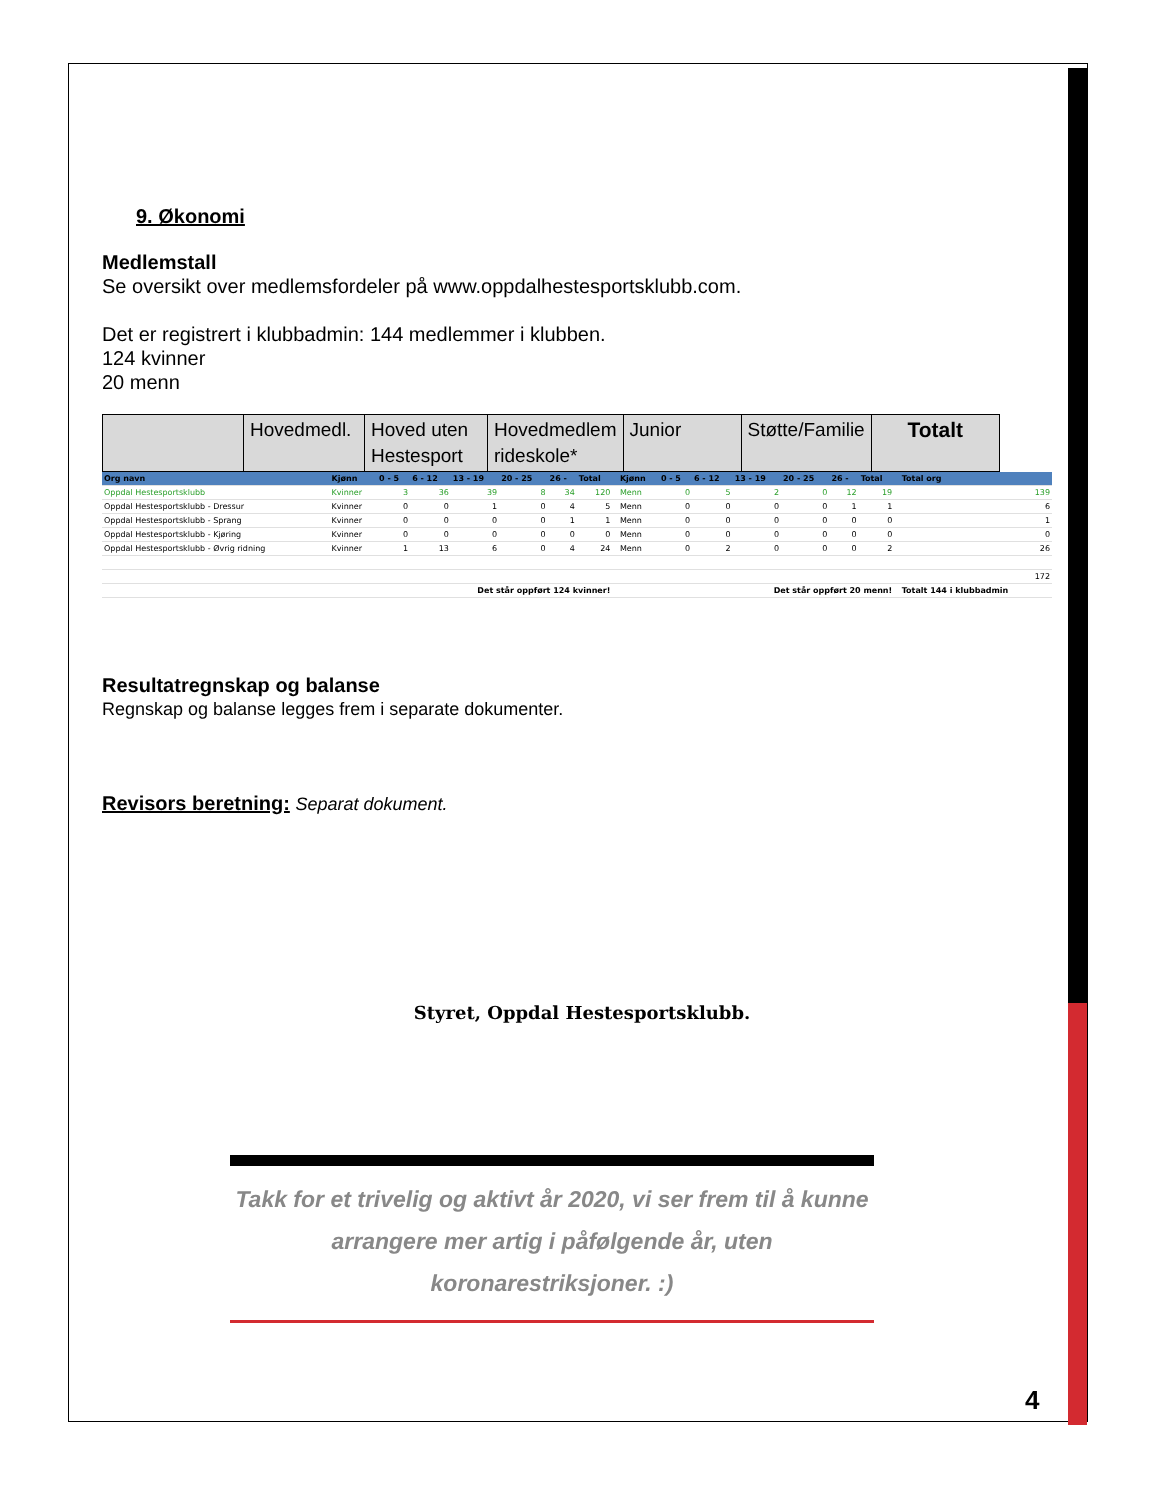9. Økonomi
Medlemstall
Se oversikt over medlemsfordeler på www.oppdalhestesportsklubb.com.
Det er registrert i klubbadmin: 144 medlemmer i klubben.
124 kvinner
20 menn
| | Hovedmedl. | Hoved uten Hestesport | Hovedmedlem rideskole* | Junior | Støtte/Familie | Totalt |
| Org navn | Kjønn | 0 - 5 | 6 - 12 | 13 - 19 | 20 - 25 | 26 - | Total | | Kjønn | 0 - 5 | 6 - 12 | 13 - 19 | 20 - 25 | 26 - | Total | | Total org |
| --- | --- | --- | --- | --- | --- | --- | --- | --- | --- | --- | --- | --- | --- | --- | --- | --- | --- |
| Oppdal Hestesportsklubb | Kvinner | 3 | 36 | 39 | 8 | 34 | 120 | | Menn | 0 | 5 | 2 | 0 | 12 | 19 | | 139 |
| Oppdal Hestesportsklubb - Dressur | Kvinner | 0 | 0 | 1 | 0 | 4 | 5 | | Menn | 0 | 0 | 0 | 0 | 1 | 1 | | 6 |
| Oppdal Hestesportsklubb - Sprang | Kvinner | 0 | 0 | 0 | 0 | 1 | 1 | | Menn | 0 | 0 | 0 | 0 | 0 | 0 | | 1 |
| Oppdal Hestesportsklubb - Kjøring | Kvinner | 0 | 0 | 0 | 0 | 0 | 0 | | Menn | 0 | 0 | 0 | 0 | 0 | 0 | | 0 |
| Oppdal Hestesportsklubb - Øvrig ridning | Kvinner | 1 | 13 | 6 | 0 | 4 | 24 | | Menn | 0 | 2 | 0 | 0 | 0 | 2 | | 26 |
| | | | | | | | | | | | | | | | | | 172 |
| Det står oppført 124 kvinner! | | | | | | | | Det står oppført 20 menn! | | | | | | | | | Totalt 144 i klubbadmin |
Resultatregnskap og balanse
Regnskap og balanse legges frem i separate dokumenter.
Revisors beretning: Separat dokument.
Styret, Oppdal Hestesportsklubb.
Takk for et trivelig og aktivt år 2020, vi ser frem til å kunne arrangere mer artig i påfølgende år, uten koronarestriksjoner. :)
4